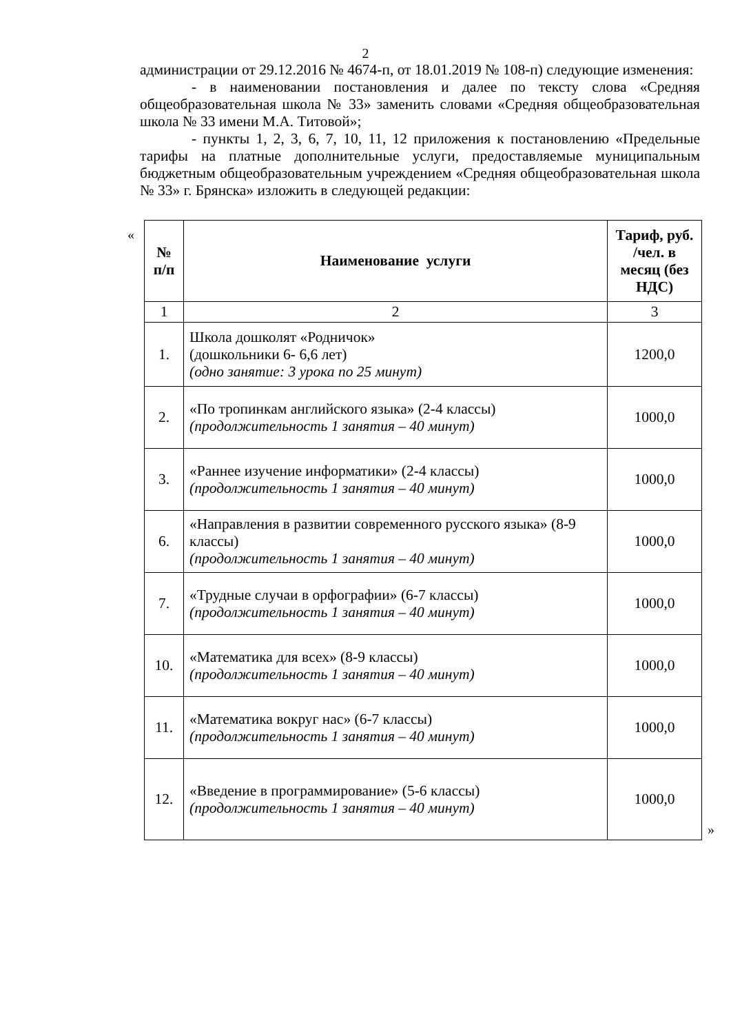2
администрации от 29.12.2016 № 4674-п, от 18.01.2019 № 108-п) следующие изменения:
- в наименовании постановления и далее по тексту слова «Средняя общеобразовательная школа № 33» заменить словами «Средняя общеобразовательная школа № 33 имени М.А. Титовой»;
- пункты 1, 2, 3, 6, 7, 10, 11, 12 приложения к постановлению «Предельные тарифы на платные дополнительные услуги, предоставляемые муниципальным бюджетным общеобразовательным учреждением «Средняя общеобразовательная школа № 33» г. Брянска» изложить в следующей редакции:
«
| № п/п | Наименование услуги | Тариф, руб. /чел. в месяц (без НДС) |
| --- | --- | --- |
| 1 | 2 | 3 |
| 1. | Школа дошколят «Родничок» (дошкольники 6- 6,6 лет) (одно занятие: 3 урока по 25 минут) | 1200,0 |
| 2. | «По тропинкам английского языка» (2-4 классы) (продолжительность 1 занятия – 40 минут) | 1000,0 |
| 3. | «Раннее изучение информатики» (2-4 классы) (продолжительность 1 занятия – 40 минут) | 1000,0 |
| 6. | «Направления в развитии современного русского языка» (8-9 классы) (продолжительность 1 занятия – 40 минут) | 1000,0 |
| 7. | «Трудные случаи в орфографии» (6-7 классы) (продолжительность 1 занятия – 40 минут) | 1000,0 |
| 10. | «Математика для всех» (8-9 классы) (продолжительность 1 занятия – 40 минут) | 1000,0 |
| 11. | «Математика вокруг нас» (6-7 классы) (продолжительность 1 занятия – 40 минут) | 1000,0 |
| 12. | «Введение в программирование» (5-6 классы) (продолжительность 1 занятия – 40 минут) | 1000,0 |
»